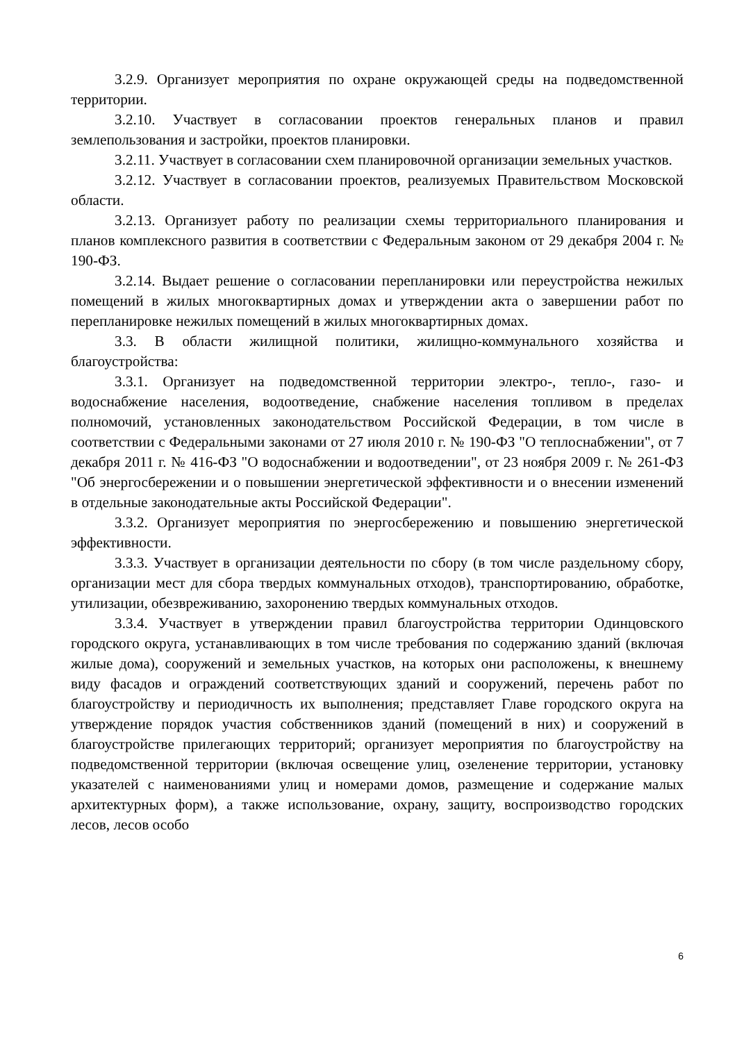3.2.9. Организует мероприятия по охране окружающей среды на подведомственной территории.
3.2.10. Участвует в согласовании проектов генеральных планов и правил землепользования и застройки, проектов планировки.
3.2.11. Участвует в согласовании схем планировочной организации земельных участков.
3.2.12. Участвует в согласовании проектов, реализуемых Правительством Московской области.
3.2.13. Организует работу по реализации схемы территориального планирования и планов комплексного развития в соответствии с Федеральным законом от 29 декабря 2004 г. № 190-ФЗ.
3.2.14. Выдает решение о согласовании перепланировки или переустройства нежилых помещений в жилых многоквартирных домах и утверждении акта о завершении работ по перепланировке нежилых помещений в жилых многоквартирных домах.
3.3. В области жилищной политики, жилищно-коммунального хозяйства и благоустройства:
3.3.1. Организует на подведомственной территории электро-, тепло-, газо- и водоснабжение населения, водоотведение, снабжение населения топливом в пределах полномочий, установленных законодательством Российской Федерации, в том числе в соответствии с Федеральными законами от 27 июля 2010 г. № 190-ФЗ "О теплоснабжении", от 7 декабря 2011 г. № 416-ФЗ "О водоснабжении и водоотведении", от 23 ноября 2009 г. № 261-ФЗ "Об энергосбережении и о повышении энергетической эффективности и о внесении изменений в отдельные законодательные акты Российской Федерации".
3.3.2. Организует мероприятия по энергосбережению и повышению энергетической эффективности.
3.3.3. Участвует в организации деятельности по сбору (в том числе раздельному сбору, организации мест для сбора твердых коммунальных отходов), транспортированию, обработке, утилизации, обезвреживанию, захоронению твердых коммунальных отходов.
3.3.4. Участвует в утверждении правил благоустройства территории Одинцовского городского округа, устанавливающих в том числе требования по содержанию зданий (включая жилые дома), сооружений и земельных участков, на которых они расположены, к внешнему виду фасадов и ограждений соответствующих зданий и сооружений, перечень работ по благоустройству и периодичность их выполнения; представляет Главе городского округа на утверждение порядок участия собственников зданий (помещений в них) и сооружений в благоустройстве прилегающих территорий; организует мероприятия по благоустройству на подведомственной территории (включая освещение улиц, озеленение территории, установку указателей с наименованиями улиц и номерами домов, размещение и содержание малых архитектурных форм), а также использование, охрану, защиту, воспроизводство городских лесов, лесов особо
6